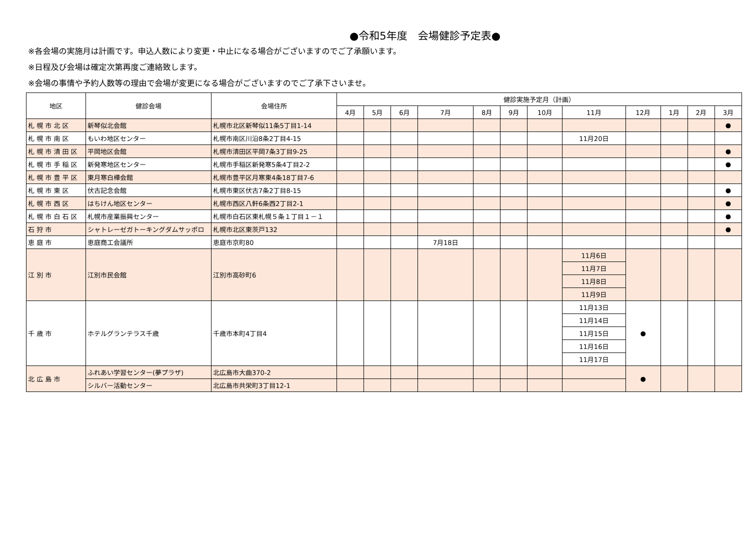●令和5年度　会場健診予定表●
※各会場の実施月は計画です。申込人数により変更・中止になる場合がございますのでご了承願います。
※日程及び会場は確定次第再度ご連絡致します。
※会場の事情や予約人数等の理由で会場が変更になる場合がございますのでご了承下さいませ。
| 地区 | 健診会場 | 会場住所 | 健診実施予定月（計画） | | | | | | | | | | | |
| --- | --- | --- | --- | --- | --- | --- | --- | --- | --- | --- | --- | --- | --- | --- |
| | | | 4月 | 5月 | 6月 | 7月 | 8月 | 9月 | 10月 | 11月 | 12月 | 1月 | 2月 | 3月 |
| 札 幌 市 北 区 | 新琴似北会館 | 札幌市北区新琴似11条5丁目1-14 | | | | | | | | | | | | ● |
| 札 幌 市 南 区 | もいわ地区センター | 札幌市南区川沿8条2丁目4-15 | | | | | | | | 11月20日 | | | | |
| 札 幌 市 清 田 区 | 平岡地区会館 | 札幌市清田区平岡7条3丁目9-25 | | | | | | | | | | | | ● |
| 札 幌 市 手 稲 区 | 新発寒地区センター | 札幌市手稲区新発寒5条4丁目2-2 | | | | | | | | | | | | ● |
| 札 幌 市 豊 平 区 | 東月寒白樺会館 | 札幌市豊平区月寒東4条18丁目7-6 | | | | | | | | | | | | |
| 札 幌 市 東 区 | 伏古記念会館 | 札幌市東区伏古7条2丁目8-15 | | | | | | | | | | | | ● |
| 札 幌 市 西 区 | はちけん地区センター | 札幌市西区八軒6条西2丁目2-1 | | | | | | | | | | | | ● |
| 札 幌 市 白 石 区 | 札幌市産業振興センター | 札幌市白石区東札幌５条１丁目１－１ | | | | | | | | | | | | ● |
| 石 狩 市 | シャトレーゼガトーキングダムサッポロ | 札幌市北区東茨戸132 | | | | | | | | | | | | ● |
| 恵 庭 市 | 恵庭商工会議所 | 恵庭市京町80 | | | | 7月18日 | | | | | | | | |
| 江 別 市 | 江別市民会館 | 江別市高砂町6 | | | | | | | | 11月6日 | | | | |
| | | | | | | | | | | 11月7日 | | | | |
| | | | | | | | | | | 11月8日 | | | | |
| | | | | | | | | | | 11月9日 | | | | |
| 千 歳 市 | ホテルグランテラス千歳 | 千歳市本町4丁目4 | | | | | | | | 11月13日 | ● | | | |
| | | | | | | | | | | 11月14日 | | | | |
| | | | | | | | | | | 11月15日 | | | | |
| | | | | | | | | | | 11月16日 | | | | |
| | | | | | | | | | | 11月17日 | | | | |
| 北 広 島 市 | ふれあい学習センター(夢プラザ) | 北広島市大曲370-2 | | | | | | | | | ● | | | |
| | シルバー活動センター | 北広島市共栄町3丁目12-1 | | | | | | | | | | | | |